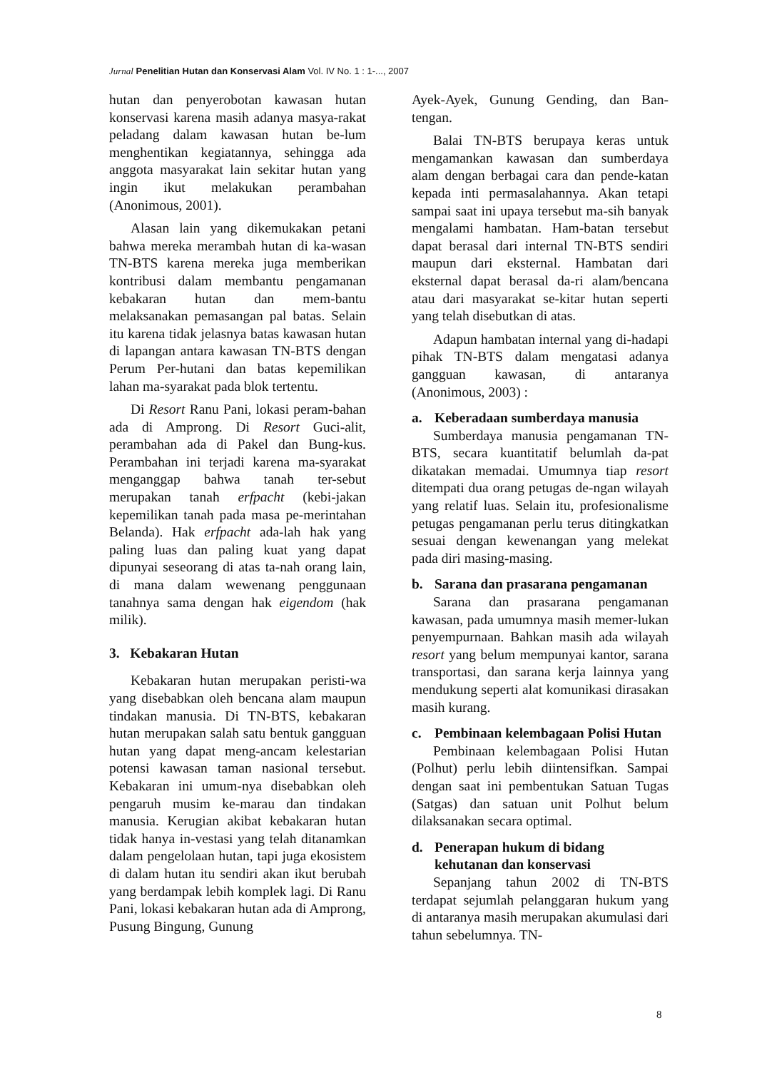Jurnal Penelitian Hutan dan Konservasi Alam Vol. IV No. 1 : 1-..., 2007
hutan dan penyerobotan kawasan hutan konservasi karena masih adanya masya-rakat peladang dalam kawasan hutan be-lum menghentikan kegiatannya, sehingga ada anggota masyarakat lain sekitar hutan yang ingin ikut melakukan perambahan (Anonimous, 2001).
Alasan lain yang dikemukakan petani bahwa mereka merambah hutan di ka-wasan TN-BTS karena mereka juga memberikan kontribusi dalam membantu pengamanan kebakaran hutan dan mem-bantu melaksanakan pemasangan pal batas. Selain itu karena tidak jelasnya batas kawasan hutan di lapangan antara kawasan TN-BTS dengan Perum Per-hutani dan batas kepemilikan lahan ma-syarakat pada blok tertentu.
Di Resort Ranu Pani, lokasi peram-bahan ada di Amprong. Di Resort Guci-alit, perambahan ada di Pakel dan Bung-kus. Perambahan ini terjadi karena ma-syarakat menganggap bahwa tanah ter-sebut merupakan tanah erfpacht (kebi-jakan kepemilikan tanah pada masa pe-merintahan Belanda). Hak erfpacht ada-lah hak yang paling luas dan paling kuat yang dapat dipunyai seseorang di atas ta-nah orang lain, di mana dalam wewenang penggunaan tanahnya sama dengan hak eigendom (hak milik).
3. Kebakaran Hutan
Kebakaran hutan merupakan peristi-wa yang disebabkan oleh bencana alam maupun tindakan manusia. Di TN-BTS, kebakaran hutan merupakan salah satu bentuk gangguan hutan yang dapat meng-ancam kelestarian potensi kawasan taman nasional tersebut. Kebakaran ini umum-nya disebabkan oleh pengaruh musim ke-marau dan tindakan manusia. Kerugian akibat kebakaran hutan tidak hanya in-vestasi yang telah ditanamkan dalam pengelolaan hutan, tapi juga ekosistem di dalam hutan itu sendiri akan ikut berubah yang berdampak lebih komplek lagi. Di Ranu Pani, lokasi kebakaran hutan ada di Amprong, Pusung Bingung, Gunung
Ayek-Ayek, Gunung Gending, dan Ban-tengan.
Balai TN-BTS berupaya keras untuk mengamankan kawasan dan sumberdaya alam dengan berbagai cara dan pende-katan kepada inti permasalahannya. Akan tetapi sampai saat ini upaya tersebut ma-sih banyak mengalami hambatan. Ham-batan tersebut dapat berasal dari internal TN-BTS sendiri maupun dari eksternal. Hambatan dari eksternal dapat berasal da-ri alam/bencana atau dari masyarakat se-kitar hutan seperti yang telah disebutkan di atas.
Adapun hambatan internal yang di-hadapi pihak TN-BTS dalam mengatasi adanya gangguan kawasan, di antaranya (Anonimous, 2003) :
a. Keberadaan sumberdaya manusia
Sumberdaya manusia pengamanan TN-BTS, secara kuantitatif belumlah da-pat dikatakan memadai. Umumnya tiap resort ditempati dua orang petugas de-ngan wilayah yang relatif luas. Selain itu, profesionalisme petugas pengamanan perlu terus ditingkatkan sesuai dengan kewenangan yang melekat pada diri masing-masing.
b. Sarana dan prasarana pengamanan
Sarana dan prasarana pengamanan kawasan, pada umumnya masih memer-lukan penyempurnaan. Bahkan masih ada wilayah resort yang belum mempunyai kantor, sarana transportasi, dan sarana kerja lainnya yang mendukung seperti alat komunikasi dirasakan masih kurang.
c. Pembinaan kelembagaan Polisi Hutan
Pembinaan kelembagaan Polisi Hutan (Polhut) perlu lebih diintensifkan. Sampai dengan saat ini pembentukan Satuan Tugas (Satgas) dan satuan unit Polhut belum dilaksanakan secara optimal.
d. Penerapan hukum di bidang kehutanan dan konservasi
Sepanjang tahun 2002 di TN-BTS terdapat sejumlah pelanggaran hukum yang di antaranya masih merupakan akumulasi dari tahun sebelumnya. TN-
8